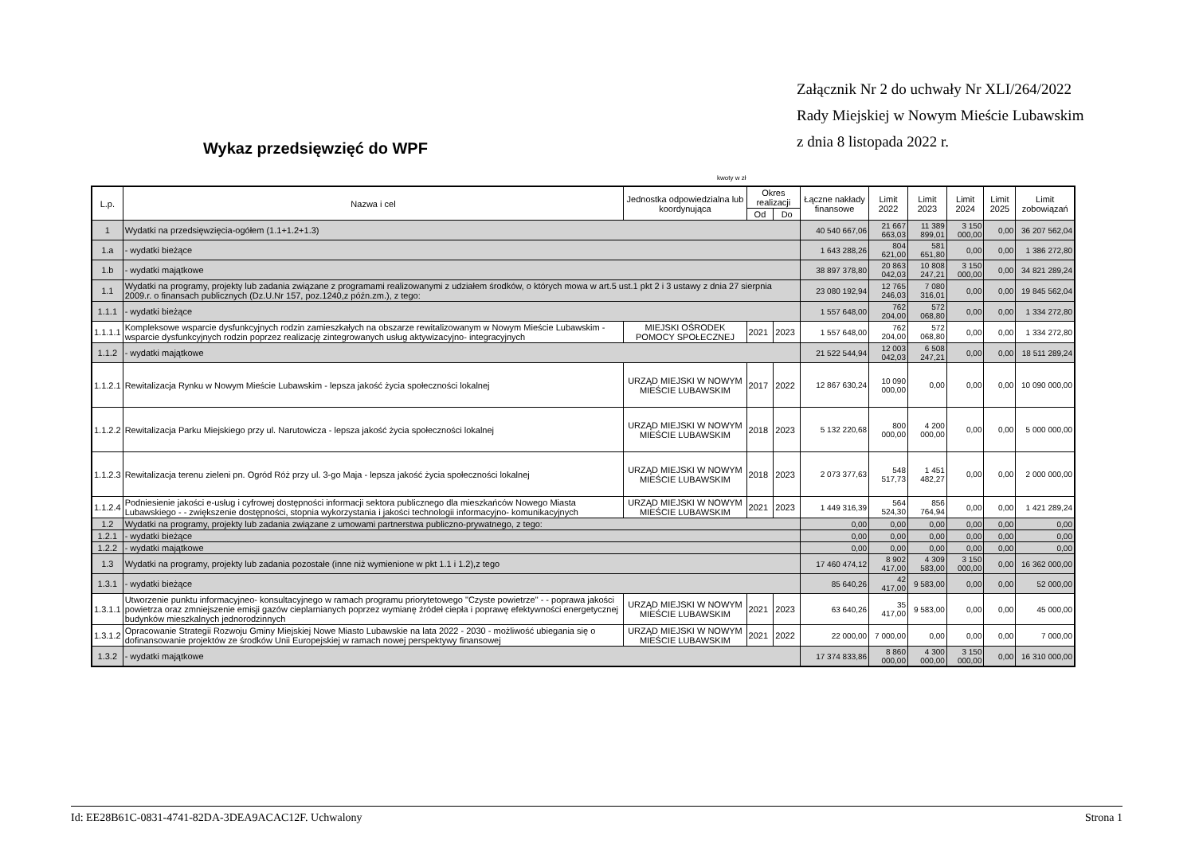Załącznik Nr 2 do uchwały Nr XLI/264/2022
Rady Miejskiej w Nowym Mieście Lubawskim
z dnia 8 listopada 2022 r.
Wykaz przedsięwzięć do WPF
kwoty w zł
| L.p. | Nazwa i cel | Jednostka odpowiedzialna lub koordynująca | Okres realizacji | | Łączne nakłady finansowe | Limit 2022 | Limit 2023 | Limit 2024 | Limit 2025 | Limit zobowiązań |
| --- | --- | --- | --- | --- | --- | --- | --- | --- | --- | --- |
| | | | Od | Do | | | | | | |
| 1 | Wydatki na przedsięwzięcia-ogółem (1.1+1.2+1.3) | | | | 40 540 667,06 | 21 667 663,03 | 11 389 899,01 | 3 150 000,00 | 0,00 | 36 207 562,04 |
| 1.a | - wydatki bieżące | | | | 1 643 288,26 | 804 621,00 | 581 651,80 | 0,00 | 0,00 | 1 386 272,80 |
| 1.b | - wydatki majątkowe | | | | 38 897 378,80 | 20 863 042,03 | 10 808 247,21 | 3 150 000,00 | 0,00 | 34 821 289,24 |
| 1.1 | Wydatki na programy, projekty lub zadania związane z programami realizowanymi z udziałem środków, o których mowa w art.5 ust.1 pkt 2 i 3 ustawy z dnia 27 sierpnia 2009.r. o finansach publicznych (Dz.U.Nr 157, poz.1240,z późn.zm.), z tego: | | | | 23 080 192,94 | 12 765 246,03 | 7 080 316,01 | 0,00 | 0,00 | 19 845 562,04 |
| 1.1.1 | - wydatki bieżące | | | | 1 557 648,00 | 762 204,00 | 572 068,80 | 0,00 | 0,00 | 1 334 272,80 |
| 1.1.1.1 | Kompleksowe wsparcie dysfunkcyjnych rodzin zamieszkałych na obszarze rewitalizowanym w Nowym Mieście Lubawskim - wsparcie dysfunkcyjnych rodzin poprzez realizację zintegrowanych usług aktywizacyjno- integracyjnych | MIEJSKI OŚRODEK POMOCY SPOŁECZNEJ | 2021 | 2023 | 1 557 648,00 | 762 204,00 | 572 068,80 | 0,00 | 0,00 | 1 334 272,80 |
| 1.1.2 | - wydatki majątkowe | | | | 21 522 544,94 | 12 003 042,03 | 6 508 247,21 | 0,00 | 0,00 | 18 511 289,24 |
| 1.1.2.1 | Rewitalizacja Rynku w Nowym Mieście Lubawskim - lepsza jakość życia społeczności lokalnej | URZĄD MIEJSKI W NOWYM MIEŚCIE LUBAWSKIM | 2017 | 2022 | 12 867 630,24 | 10 090 000,00 | 0,00 | 0,00 | 0,00 | 10 090 000,00 |
| 1.1.2.2 | Rewitalizacja Parku Miejskiego przy ul. Narutowicza - lepsza jakość życia społeczności lokalnej | URZĄD MIEJSKI W NOWYM MIEŚCIE LUBAWSKIM | 2018 | 2023 | 5 132 220,68 | 800 000,00 | 4 200 000,00 | 0,00 | 0,00 | 5 000 000,00 |
| 1.1.2.3 | Rewitalizacja terenu zieleni pn. Ogród Róż przy ul. 3-go Maja - lepsza jakość życia społeczności lokalnej | URZĄD MIEJSKI W NOWYM MIEŚCIE LUBAWSKIM | 2018 | 2023 | 2 073 377,63 | 548 517,73 | 1 451 482,27 | 0,00 | 0,00 | 2 000 000,00 |
| 1.1.2.4 | Podniesienie jakości e-usług i cyfrowej dostępności informacji sektora publicznego dla mieszkańców Nowego Miasta Lubawskiego - - zwiększenie dostępności, stopnia wykorzystania i jakości technologii informacyjno- komunikacyjnych | URZĄD MIEJSKI W NOWYM MIEŚCIE LUBAWSKIM | 2021 | 2023 | 1 449 316,39 | 564 524,30 | 856 764,94 | 0,00 | 0,00 | 1 421 289,24 |
| 1.2 | Wydatki na programy, projekty lub zadania związane z umowami partnerstwa publiczno-prywatnego, z tego: | | | | 0,00 | 0,00 | 0,00 | 0,00 | 0,00 | 0,00 |
| 1.2.1 | - wydatki bieżące | | | | 0,00 | 0,00 | 0,00 | 0,00 | 0,00 | 0,00 |
| 1.2.2 | - wydatki majątkowe | | | | 0,00 | 0,00 | 0,00 | 0,00 | 0,00 | 0,00 |
| 1.3 | Wydatki na programy, projekty lub zadania pozostałe (inne niż wymienione w pkt 1.1 i 1.2),z tego | | | | 17 460 474,12 | 8 902 417,00 | 4 309 583,00 | 3 150 000,00 | 0,00 | 16 362 000,00 |
| 1.3.1 | - wydatki bieżące | | | | 85 640,26 | 42 417,00 | 9 583,00 | 0,00 | 0,00 | 52 000,00 |
| 1.3.1.1 | Utworzenie punktu informacyjneo- konsultacyjnego w ramach programu priorytetowego "Czyste powietrze" - - poprawa jakości powietrza oraz zmniejszenie emisji gazów cieplarnianych poprzez wymianę źródeł ciepła i poprawę efektywności energetycznej budynków mieszkalnych jednorodzinnych | URZĄD MIEJSKI W NOWYM MIEŚCIE LUBAWSKIM | 2021 | 2023 | 63 640,26 | 35 417,00 | 9 583,00 | 0,00 | 0,00 | 45 000,00 |
| 1.3.1.2 | Opracowanie Strategii Rozwoju Gminy Miejskiej Nowe Miasto Lubawskie na lata 2022 - 2030 - możliwość ubiegania się o dofinansowanie projektów ze środków Unii Europejskiej w ramach nowej perspektywy finansowej | URZĄD MIEJSKI W NOWYM MIEŚCIE LUBAWSKIM | 2021 | 2022 | 22 000,00 | 7 000,00 | 0,00 | 0,00 | 0,00 | 7 000,00 |
| 1.3.2 | - wydatki majątkowe | | | | 17 374 833,86 | 8 860 000,00 | 4 300 000,00 | 3 150 000,00 | 0,00 | 16 310 000,00 |
Id: EE28B61C-0831-4741-82DA-3DEA9ACAC12F. Uchwalony Strona 1